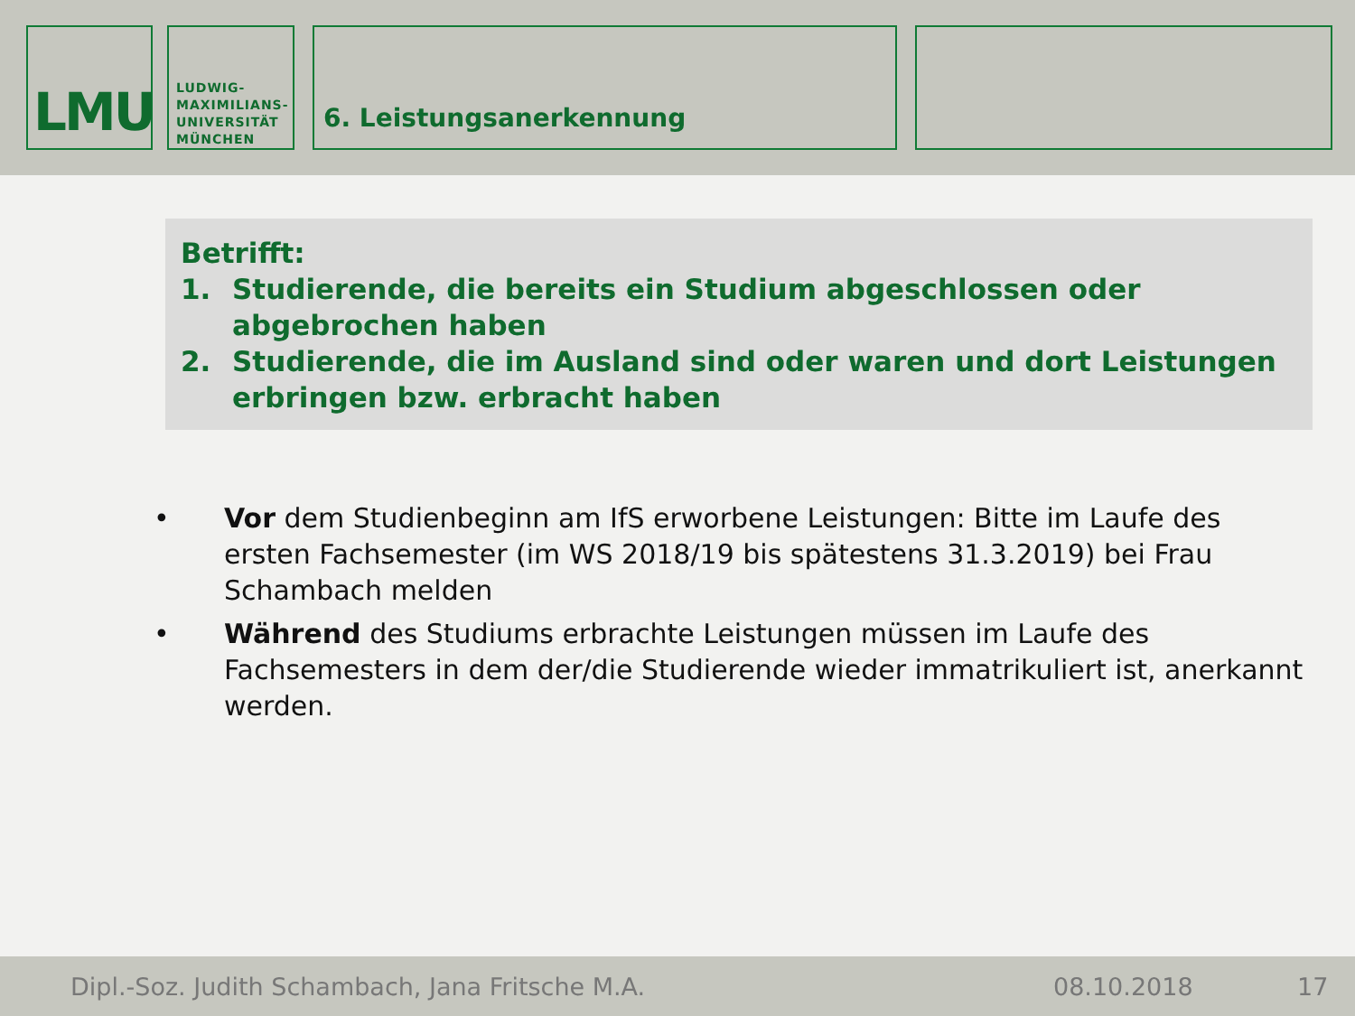LMU
LUDWIG-
MAXIMILIANS-
UNIVERSITÄT
MÜNCHEN
6. Leistungsanerkennung
Betrifft:
1. Studierende, die bereits ein Studium abgeschlossen oder abgebrochen haben
2. Studierende, die im Ausland sind oder waren und dort Leistungen erbringen bzw. erbracht haben
• Vor dem Studienbeginn am IfS erworbene Leistungen: Bitte im Laufe des ersten Fachsemester (im WS 2018/19 bis spätestens 31.3.2019) bei Frau Schambach melden
• Während des Studiums erbrachte Leistungen müssen im Laufe des Fachsemesters in dem der/die Studierende wieder immatrikuliert ist, anerkannt werden.
Dipl.-Soz. Judith Schambach, Jana Fritsche M.A. 08.10.2018 17